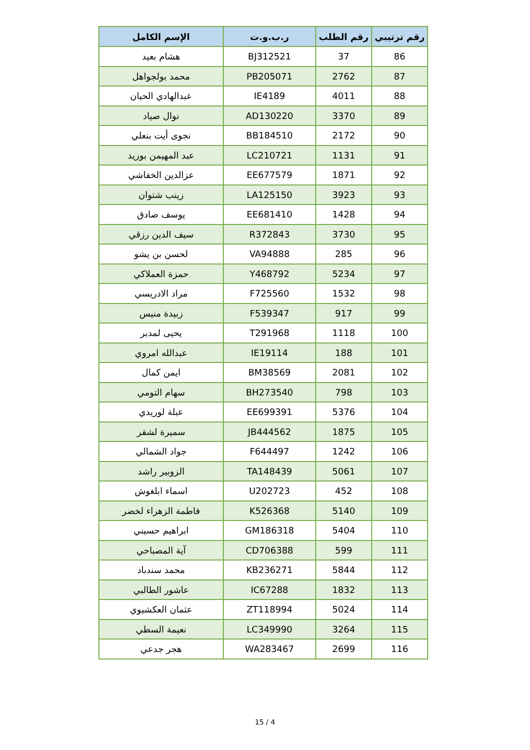| رقم ترتيبي | رقم الطلب | ر.ب.و.ت | الإسم الكامل |
| --- | --- | --- | --- |
| 86 | 37 | BJ312521 | هشام بعيد |
| 87 | 2762 | PB205071 | محمد بولجواهل |
| 88 | 4011 | IE4189 | عبدالهادي الحيان |
| 89 | 3370 | AD130220 | نوال صياد |
| 90 | 2172 | BB184510 | نجوى أيت بنعلي |
| 91 | 1131 | LC210721 | عبد المهيمن بوزيد |
| 92 | 1871 | EE677579 | عزالدين الخفاشي |
| 93 | 3923 | LA125150 | زينب شتوان |
| 94 | 1428 | EE681410 | يوسف صادق |
| 95 | 3730 | R372843 | سيف الدين رزقي |
| 96 | 285 | VA94888 | لحسن بن يشو |
| 97 | 5234 | Y468792 | حمزة العملاكي |
| 98 | 1532 | F725560 | مراد الادريسي |
| 99 | 917 | F539347 | زبيدة منيس |
| 100 | 1118 | T291968 | يحيى لمدبر |
| 101 | 188 | IE19114 | عبدالله امروي |
| 102 | 2081 | BM38569 | ايمن كمال |
| 103 | 798 | BH273540 | سهام التومي |
| 104 | 5376 | EE699391 | عبلة لوريدي |
| 105 | 1875 | JB444562 | سميرة لشقر |
| 106 | 1242 | F644497 | جواد الشمالي |
| 107 | 5061 | TA148439 | الزوبير راشد |
| 108 | 452 | U202723 | اسماء ابلغوش |
| 109 | 5140 | K526368 | فاطمة الزهراء لخضر |
| 110 | 5404 | GM186318 | ابراهيم حسيني |
| 111 | 599 | CD706388 | آية المصباحي |
| 112 | 5844 | KB236271 | محمد سندباد |
| 113 | 1832 | IC67288 | عاشور الطالبي |
| 114 | 5024 | ZT118994 | عثمان العكشيوي |
| 115 | 3264 | LC349990 | نعيمة السطي |
| 116 | 2699 | WA283467 | هجر جدعي |
15 / 4